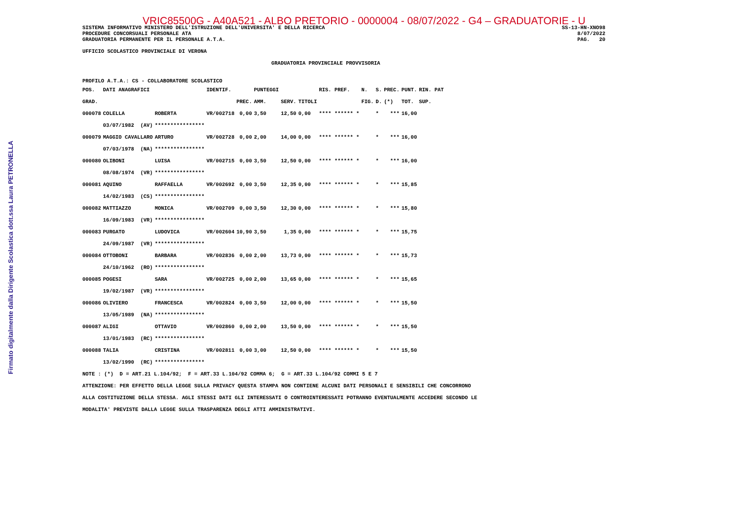Firmato digitalmente dalla Dirigente Scolastica dott.ssa Laura PETRONELLA
VRIC85500G - A40A521 - ALBO PRETORIO - 0000004 - 08/07/2022 - G4 – GRADUATORIE - U
SISTEMA INFORMATIVO MINISTERO DELL'ISTRUZIONE DELL'UNIVERSITA' E DELLA RICERCA
PROCEDURE CONCORSUALI PERSONALE ATA
GRADUATORIA PERMANENTE PER IL PERSONALE A.T.A.
SS-13-HN-XNO98
8/07/2022
PAG.   20
UFFICIO SCOLASTICO PROVINCIALE DI VERONA
GRADUATORIA PROVINCIALE PROVVISORIA
PROFILO A.T.A.: CS - COLLABORATORE SCOLASTICO
| POS. | DATI ANAGRAFICI | | IDENTIF. | | PUNTEGGI | | | RIS. PREF. | N. | S. | PREC. | PUNT. | RIN. PAT |
| --- | --- | --- | --- | --- | --- | --- | --- | --- | --- | --- | --- | --- | --- |
| GRAD. | | | | PREC. | AMM. | SERV. | TITOLI | | FIG. | D. | (*) | TOT. | SUP. |
| 000078 | COLELLA | ROBERTA | VR/002718 | 0,00 | 3,50 | 12,50 | 0,00 | **** ****** * | | * | *** | 16,00 | |
| | 03/07/1982 (AV) | **************** | | | | | | | | | | | |
| 000079 | MAGGIO CAVALLARO | ARTURO | VR/002728 | 0,00 | 2,00 | 14,00 | 0,00 | **** ****** * | | * | *** | 16,00 | |
| | 07/03/1978 (NA) | **************** | | | | | | | | | | | |
| 000080 | OLIBONI | LUISA | VR/002715 | 0,00 | 3,50 | 12,50 | 0,00 | **** ****** * | | * | *** | 16,00 | |
| | 08/08/1974 (VR) | **************** | | | | | | | | | | | |
| 000081 | AQUINO | RAFFAELLA | VR/002692 | 0,00 | 3,50 | 12,35 | 0,00 | **** ****** * | | * | *** | 15,85 | |
| | 14/02/1983 (CS) | **************** | | | | | | | | | | | |
| 000082 | MATTIAZZO | MONICA | VR/002709 | 0,00 | 3,50 | 12,30 | 0,00 | **** ****** * | | * | *** | 15,80 | |
| | 16/09/1983 (VR) | **************** | | | | | | | | | | | |
| 000083 | PURGATO | LUDOVICA | VR/002604 | 10,90 | 3,50 | 1,35 | 0,00 | **** ****** * | | * | *** | 15,75 | |
| | 24/09/1987 (VR) | **************** | | | | | | | | | | | |
| 000084 | OTTOBONI | BARBARA | VR/002836 | 0,00 | 2,00 | 13,73 | 0,00 | **** ****** * | | * | *** | 15,73 | |
| | 24/10/1962 (RO) | **************** | | | | | | | | | | | |
| 000085 | POGESI | SARA | VR/002725 | 0,00 | 2,00 | 13,65 | 0,00 | **** ****** * | | * | *** | 15,65 | |
| | 19/02/1987 (VR) | **************** | | | | | | | | | | | |
| 000086 | OLIVIERO | FRANCESCA | VR/002824 | 0,00 | 3,50 | 12,00 | 0,00 | **** ****** * | | * | *** | 15,50 | |
| | 13/05/1989 (NA) | **************** | | | | | | | | | | | |
| 000087 | ALIGI | OTTAVIO | VR/002860 | 0,00 | 2,00 | 13,50 | 0,00 | **** ****** * | | * | *** | 15,50 | |
| | 13/01/1983 (RC) | **************** | | | | | | | | | | | |
| 000088 | TALIA | CRISTINA | VR/002811 | 0,00 | 3,00 | 12,50 | 0,00 | **** ****** * | | * | *** | 15,50 | |
| | 13/02/1990 (RC) | **************** | | | | | | | | | | | |
NOTE : (*)  D = ART.21 L.104/92;  F = ART.33 L.104/92 COMMA 6;  G = ART.33 L.104/92 COMMI 5 E 7
ATTENZIONE: PER EFFETTO DELLA LEGGE SULLA PRIVACY QUESTA STAMPA NON CONTIENE ALCUNI DATI PERSONALI E SENSIBILI CHE CONCORRONO
ALLA COSTITUZIONE DELLA STESSA. AGLI STESSI DATI GLI INTERESSATI O CONTROINTERESSATI POTRANNO EVENTUALMENTE ACCEDERE SECONDO LE
MODALITA' PREVISTE DALLA LEGGE SULLA TRASPARENZA DEGLI ATTI AMMINISTRATIVI.